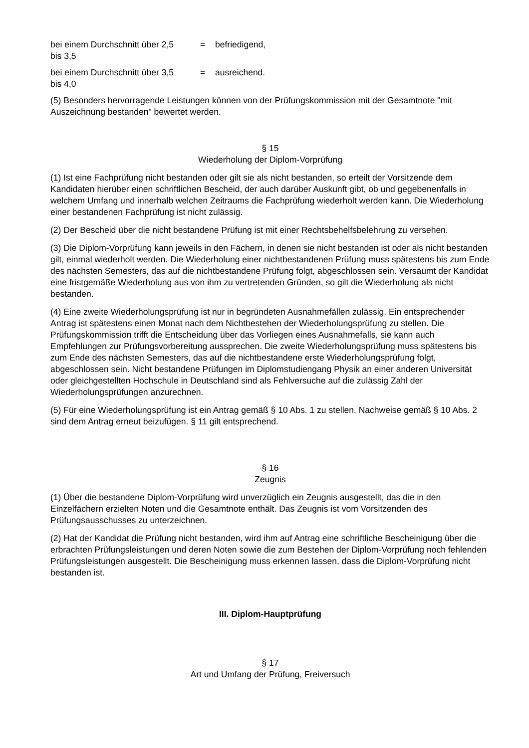bei einem Durchschnitt über 2,5
bis 3,5
=
befriedigend,
bei einem Durchschnitt über 3,5
bis 4,0
=
ausreichend.
(5) Besonders hervorragende Leistungen können von der Prüfungskommission mit der Gesamtnote "mit Auszeichnung bestanden" bewertet werden.
§ 15
Wiederholung der Diplom-Vorprüfung
(1) Ist eine Fachprüfung nicht bestanden oder gilt sie als nicht bestanden, so erteilt der Vorsitzende dem Kandidaten hierüber einen schriftlichen Bescheid, der auch darüber Auskunft gibt, ob und gegebenenfalls in welchem Umfang und innerhalb welchen Zeitraums die Fachprüfung wiederholt werden kann. Die Wiederholung einer bestandenen Fachprüfung ist nicht zulässig.
(2) Der Bescheid über die nicht bestandene Prüfung ist mit einer Rechtsbehelfsbelehrung zu versehen.
(3) Die Diplom-Vorprüfung kann jeweils in den Fächern, in denen sie nicht bestanden ist oder als nicht bestanden gilt, einmal wiederholt werden. Die Wiederholung einer nichtbestandenen Prüfung muss spätestens bis zum Ende des nächsten Semesters, das auf die nichtbestandene Prüfung folgt, abgeschlossen sein. Versäumt der Kandidat eine fristgemäße Wiederholung aus von ihm zu vertretenden Gründen, so gilt die Wiederholung als nicht bestanden.
(4) Eine zweite Wiederholungsprüfung ist nur in begründeten Ausnahmefällen zulässig. Ein entsprechender Antrag ist spätestens einen Monat nach dem Nichtbestehen der Wiederholungsprüfung zu stellen. Die Prüfungskommission trifft die Entscheidung über das Vorliegen eines Ausnahmefalls, sie kann auch Empfehlungen zur Prüfungsvorbereitung aussprechen. Die zweite Wiederholungsprüfung muss spätestens bis zum Ende des nächsten Semesters, das auf die nichtbestandene erste Wiederholungsprüfung folgt, abgeschlossen sein. Nicht bestandene Prüfungen im Diplomstudiengang Physik an einer anderen Universität oder gleichgestellten Hochschule in Deutschland sind als Fehlversuche auf die zulässig Zahl der Wiederholungsprüfungen anzurechnen.
(5) Für eine Wiederholungsprüfung ist ein Antrag gemäß § 10 Abs. 1 zu stellen. Nachweise gemäß § 10 Abs. 2 sind dem Antrag erneut beizufügen. § 11 gilt entsprechend.
§ 16
Zeugnis
(1) Über die bestandene Diplom-Vorprüfung wird unverzüglich ein Zeugnis ausgestellt, das die in den Einzelfächern erzielten Noten und die Gesamtnote enthält. Das Zeugnis ist vom Vorsitzenden des Prüfungsausschusses zu unterzeichnen.
(2) Hat der Kandidat die Prüfung nicht bestanden, wird ihm auf Antrag eine schriftliche Bescheinigung über die erbrachten Prüfungsleistungen und deren Noten sowie die zum Bestehen der Diplom-Vorprüfung noch fehlenden Prüfungsleistungen ausgestellt. Die Bescheinigung muss erkennen lassen, dass die Diplom-Vorprüfung nicht bestanden ist.
III. Diplom-Hauptprüfung
§ 17
Art und Umfang der Prüfung, Freiversuch